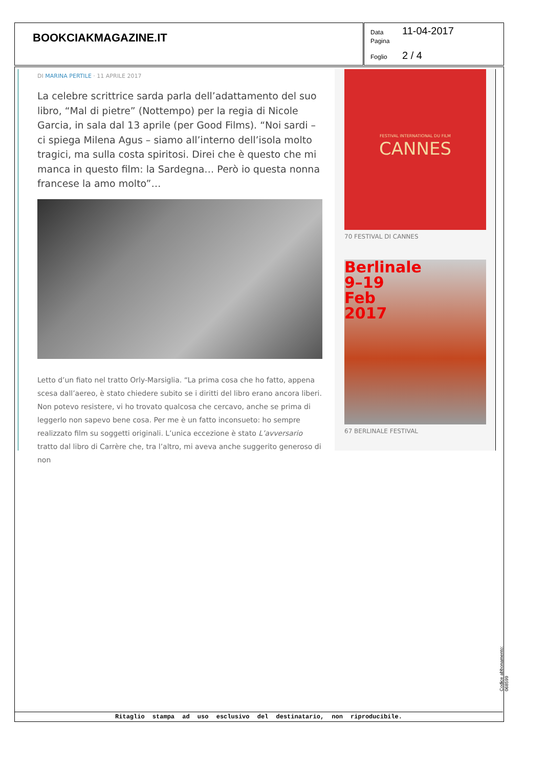BOOKCIAKMAGAZINE.IT
Data 11-04-2017
Pagina
Foglio 2 / 4
DI MARINA PERTILE · 11 APRILE 2017
La celebre scrittrice sarda parla dell’adattamento del suo libro, “Mal di pietre” (Nottempo) per la regia di Nicole Garcia, in sala dal 13 aprile (per Good Films). “Noi sardi – ci spiega Milena Agus – siamo all’interno dell’isola molto tragici, ma sulla costa spiritosi. Direi che è questo che mi manca in questo film: la Sardegna… Però io questa nonna francese la amo molto”…
Letto d’un fiato nel tratto Orly-Marsiglia. “La prima cosa che ho fatto, appena scesa dall’aereo, è stato chiedere subito se i diritti del libro erano ancora liberi. Non potevo resistere, vi ho trovato qualcosa che cercavo, anche se prima di leggerlo non sapevo bene cosa. Per me è un fatto inconsueto: ho sempre realizzato film su soggetti originali. L’unica eccezione è stato L’avversario tratto dal libro di Carrère che, tra l’altro, mi aveva anche suggerito generoso di non
FESTIVAL INTERNATIONAL DU FILM
CANNES
70 FESTIVAL DI CANNES
Berlinale
9–19
Feb
2017
67 BERLINALE FESTIVAL
Ritaglio stampa ad uso esclusivo del destinatario, non riproducibile.
Codice abbonamento: 068599